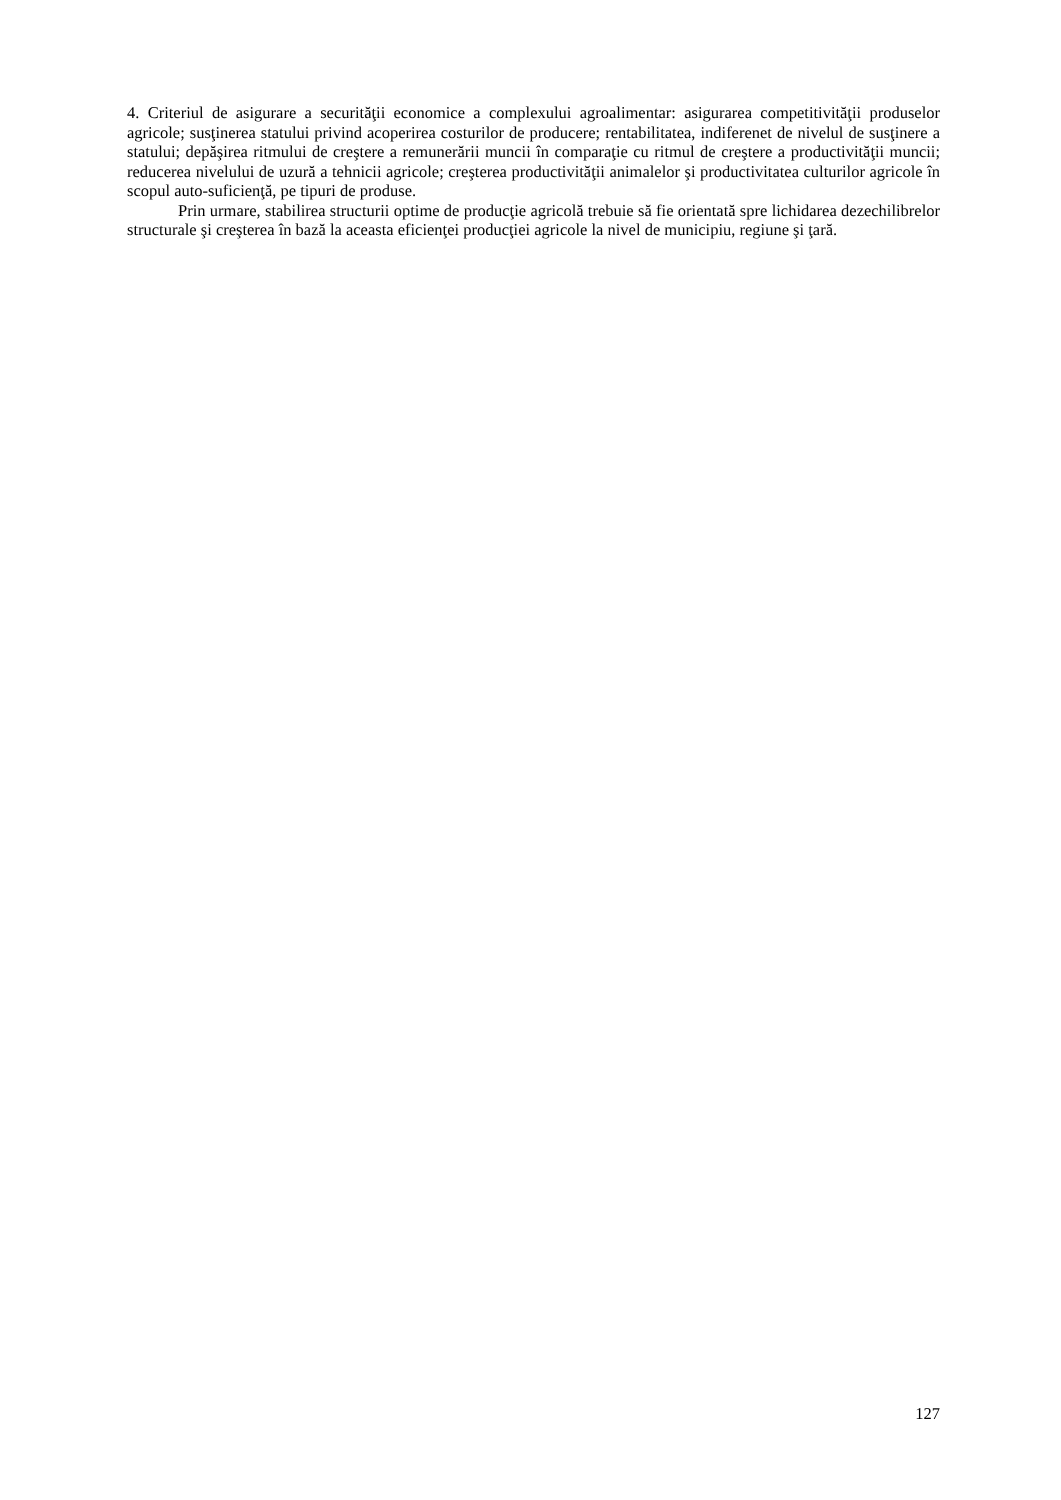4. Criteriul de asigurare a securităţii economice a complexului agroalimentar: asigurarea competitivităţii produselor agricole; susţinerea statului privind acoperirea costurilor de producere; rentabilitatea, indiferenet de nivelul de susţinere a statului; depăşirea ritmului de creştere a remunerării muncii în comparaţie cu ritmul de creştere a productivităţii muncii; reducerea nivelului de uzură a tehnicii agricole; creşterea productivităţii animalelor şi productivitatea culturilor agricole în scopul auto-suficienţă, pe tipuri de produse.
Prin urmare, stabilirea structurii optime de producţie agricolă trebuie să fie orientată spre lichidarea dezechilibrelor structurale şi creşterea în bază la aceasta eficienţei producţiei agricole la nivel de municipiu, regiune şi ţară.
127